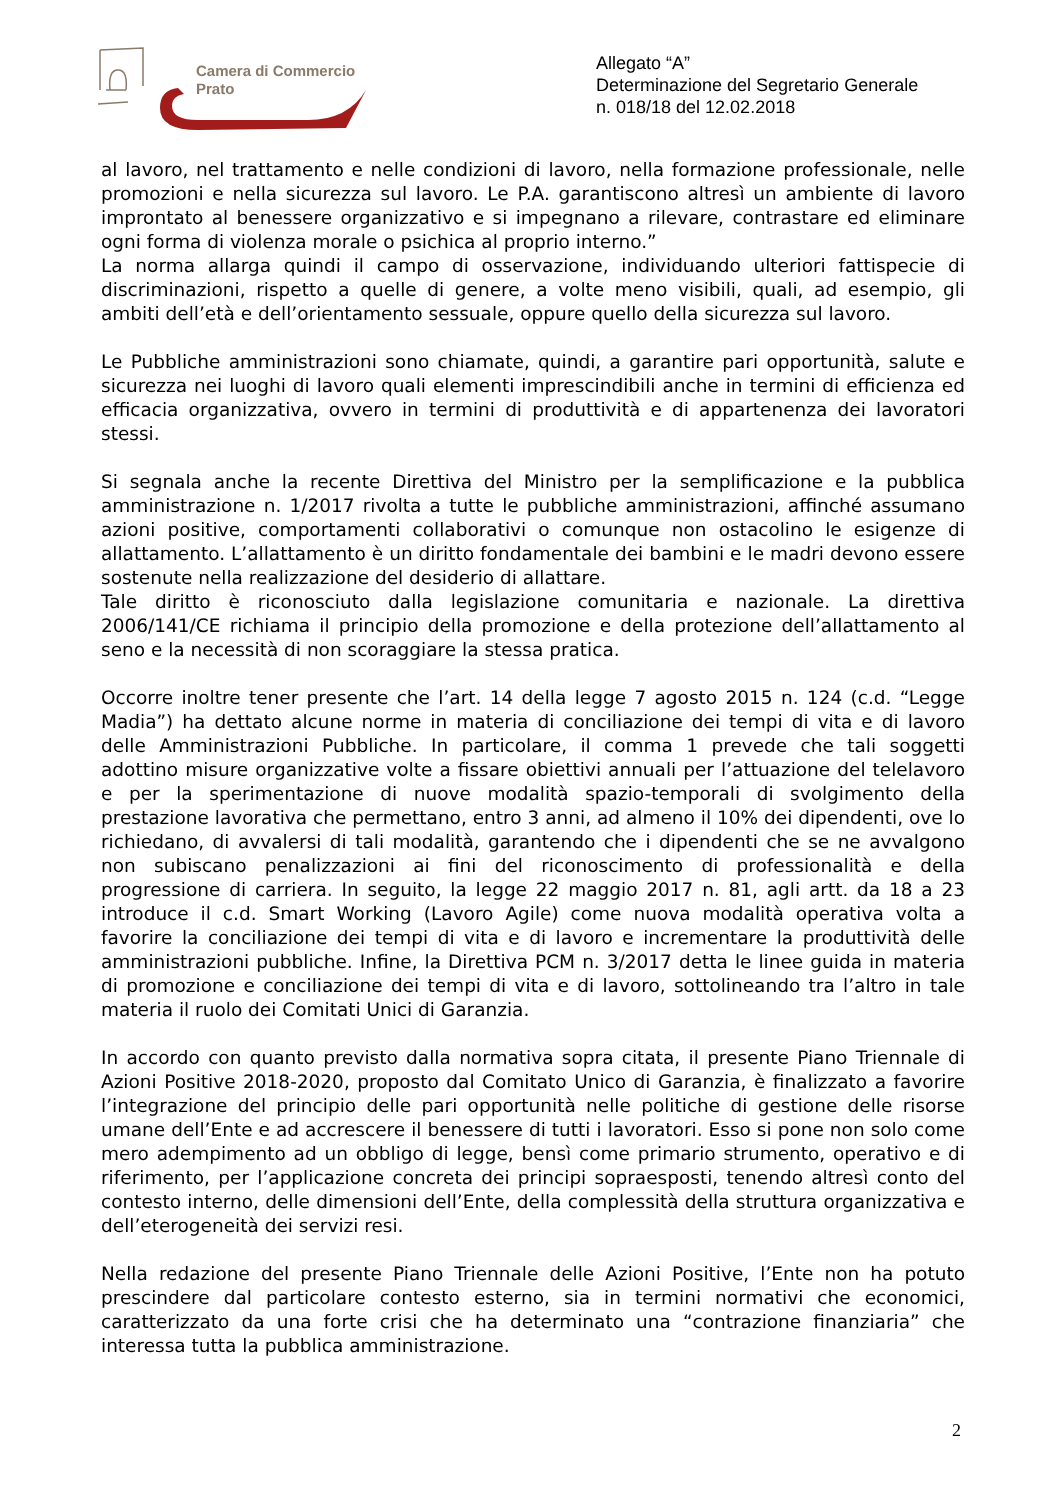Camera di Commercio
Prato
Allegato “A”
Determinazione del Segretario Generale
n. 018/18 del 12.02.2018
al lavoro, nel trattamento e nelle condizioni di lavoro, nella formazione professionale, nelle promozioni e nella sicurezza sul lavoro. Le P.A. garantiscono altresì un ambiente di lavoro improntato al benessere organizzativo e si impegnano a rilevare, contrastare ed eliminare ogni forma di violenza morale o psichica al proprio interno.”
La norma allarga quindi il campo di osservazione, individuando ulteriori fattispecie di discriminazioni, rispetto a quelle di genere, a volte meno visibili, quali, ad esempio, gli ambiti dell’età e dell’orientamento sessuale, oppure quello della sicurezza sul lavoro.
Le Pubbliche amministrazioni sono chiamate, quindi, a garantire pari opportunità, salute e sicurezza nei luoghi di lavoro quali elementi imprescindibili anche in termini di efficienza ed efficacia organizzativa, ovvero in termini di produttività e di appartenenza dei lavoratori stessi.
Si segnala anche la recente Direttiva del Ministro per la semplificazione e la pubblica amministrazione n. 1/2017 rivolta a tutte le pubbliche amministrazioni, affinché assumano azioni positive, comportamenti collaborativi o comunque non ostacolino le esigenze di allattamento. L’allattamento è un diritto fondamentale dei bambini e le madri devono essere sostenute nella realizzazione del desiderio di allattare.
Tale diritto è riconosciuto dalla legislazione comunitaria e nazionale. La direttiva 2006/141/CE richiama il principio della promozione e della protezione dell’allattamento al seno e la necessità di non scoraggiare la stessa pratica.
Occorre inoltre tener presente che l’art. 14 della legge 7 agosto 2015 n. 124 (c.d. “Legge Madia”) ha dettato alcune norme in materia di conciliazione dei tempi di vita e di lavoro delle Amministrazioni Pubbliche. In particolare, il comma 1 prevede che tali soggetti adottino misure organizzative volte a fissare obiettivi annuali per l’attuazione del telelavoro e per la sperimentazione di nuove modalità spazio-temporali di svolgimento della prestazione lavorativa che permettano, entro 3 anni, ad almeno il 10% dei dipendenti, ove lo richiedano, di avvalersi di tali modalità, garantendo che i dipendenti che se ne avvalgono non subiscano penalizzazioni ai fini del riconoscimento di professionalità e della progressione di carriera. In seguito, la legge 22 maggio 2017 n. 81, agli artt. da 18 a 23 introduce il c.d. Smart Working (Lavoro Agile) come nuova modalità operativa volta a favorire la conciliazione dei tempi di vita e di lavoro e incrementare la produttività delle amministrazioni pubbliche. Infine, la Direttiva PCM n. 3/2017 detta le linee guida in materia di promozione e conciliazione dei tempi di vita e di lavoro, sottolineando tra l’altro in tale materia il ruolo dei Comitati Unici di Garanzia.
In accordo con quanto previsto dalla normativa sopra citata, il presente Piano Triennale di Azioni Positive 2018-2020, proposto dal Comitato Unico di Garanzia, è finalizzato a favorire l’integrazione del principio delle pari opportunità nelle politiche di gestione delle risorse umane dell’Ente e ad accrescere il benessere di tutti i lavoratori. Esso si pone non solo come mero adempimento ad un obbligo di legge, bensì come primario strumento, operativo e di riferimento, per l’applicazione concreta dei principi sopraesposti, tenendo altresì conto del contesto interno, delle dimensioni dell’Ente, della complessità della struttura organizzativa e dell’eterogeneità dei servizi resi.
Nella redazione del presente Piano Triennale delle Azioni Positive, l’Ente non ha potuto prescindere dal particolare contesto esterno, sia in termini normativi che economici, caratterizzato da una forte crisi che ha determinato una “contrazione finanziaria” che interessa tutta la pubblica amministrazione.
2